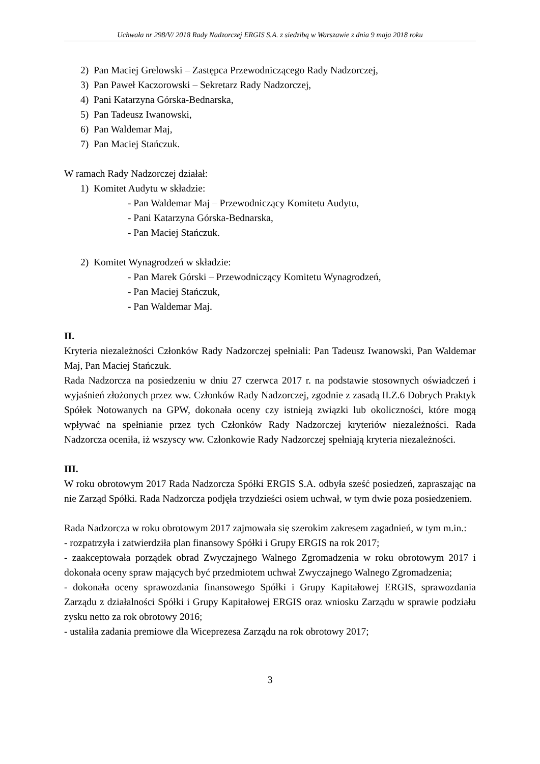Uchwała nr 298/V/ 2018 Rady Nadzorczej ERGIS S.A. z siedzibą w Warszawie z dnia 9 maja 2018 roku
2) Pan Maciej Grelowski – Zastępca Przewodniczącego Rady Nadzorczej,
3) Pan Paweł Kaczorowski – Sekretarz Rady Nadzorczej,
4) Pani Katarzyna Górska-Bednarska,
5) Pan Tadeusz Iwanowski,
6) Pan Waldemar Maj,
7) Pan Maciej Stańczuk.
W ramach Rady Nadzorczej działał:
1) Komitet Audytu w składzie:
- Pan Waldemar Maj – Przewodniczący Komitetu Audytu,
- Pani Katarzyna Górska-Bednarska,
- Pan Maciej Stańczuk.
2) Komitet Wynagrodzeń w składzie:
- Pan Marek Górski – Przewodniczący Komitetu Wynagrodzeń,
- Pan Maciej Stańczuk,
- Pan Waldemar Maj.
II.
Kryteria niezależności Członków Rady Nadzorczej spełniali: Pan Tadeusz Iwanowski, Pan Waldemar Maj, Pan Maciej Stańczuk.
Rada Nadzorcza na posiedzeniu w dniu 27 czerwca 2017 r. na podstawie stosownych oświadczeń i wyjaśnień złożonych przez ww. Członków Rady Nadzorczej, zgodnie z zasadą II.Z.6 Dobrych Praktyk Spółek Notowanych na GPW, dokonała oceny czy istnieją związki lub okoliczności, które mogą wpływać na spełnianie przez tych Członków Rady Nadzorczej kryteriów niezależności. Rada Nadzorcza oceniła, iż wszyscy ww. Członkowie Rady Nadzorczej spełniają kryteria niezależności.
III.
W roku obrotowym 2017 Rada Nadzorcza Spółki ERGIS S.A. odbyła sześć posiedzeń, zapraszając na nie Zarząd Spółki. Rada Nadzorcza podjęła trzydzieści osiem uchwał, w tym dwie poza posiedzeniem.
Rada Nadzorcza w roku obrotowym 2017 zajmowała się szerokim zakresem zagadnień, w tym m.in.:
- rozpatrzyła i zatwierdziła plan finansowy Spółki i Grupy ERGIS na rok 2017;
- zaakceptowała porządek obrad Zwyczajnego Walnego Zgromadzenia w roku obrotowym 2017 i dokonała oceny spraw mających być przedmiotem uchwał Zwyczajnego Walnego Zgromadzenia;
- dokonała oceny sprawozdania finansowego Spółki i Grupy Kapitałowej ERGIS, sprawozdania Zarządu z działalności Spółki i Grupy Kapitałowej ERGIS oraz wniosku Zarządu w sprawie podziału zysku netto za rok obrotowy 2016;
- ustaliła zadania premiowe dla Wiceprezesa Zarządu na rok obrotowy 2017;
3